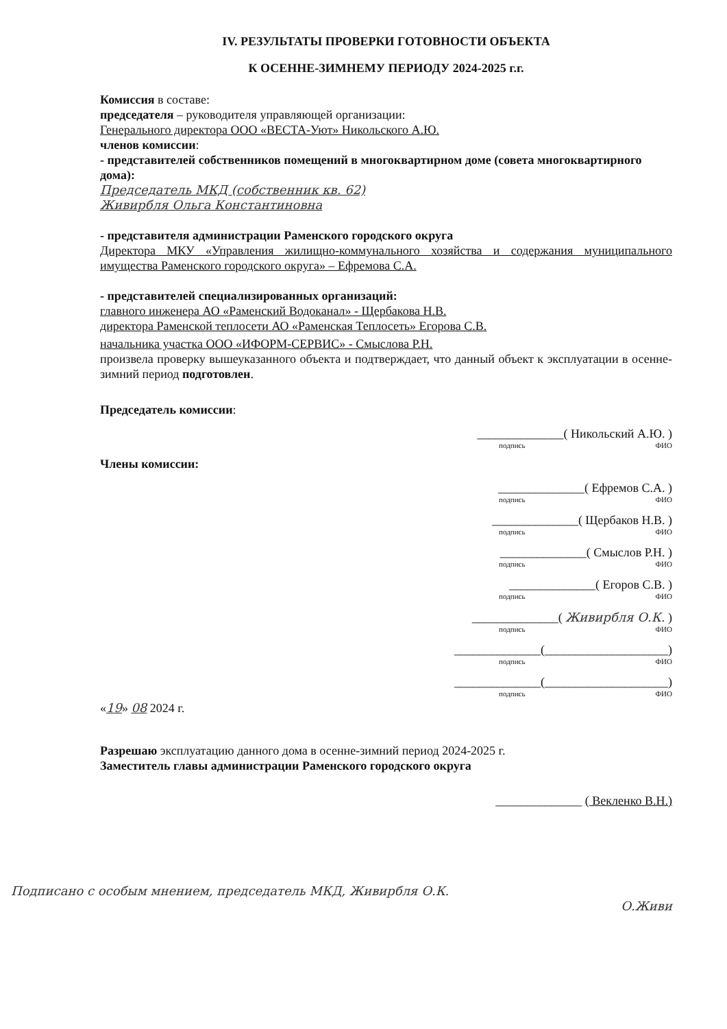IV. РЕЗУЛЬТАТЫ ПРОВЕРКИ ГОТОВНОСТИ ОБЪЕКТА
К ОСЕННЕ-ЗИМНЕМУ ПЕРИОДУ 2024-2025 г.г.
Комиссия в составе:
председателя – руководителя управляющей организации:
Генерального директора ООО «ВЕСТА-Уют» Никольского А.Ю.
членов комиссии:
- представителей собственников помещений в многоквартирном доме (совета многоквартирного дома):
Председатель МКД (собственник кв. 62)
Живирбля Ольга Константиновна
- представителя администрации Раменского городского округа
Директора МКУ «Управления жилищно-коммунального хозяйства и содержания муниципального имущества Раменского городского округа» – Ефремова С.А.
- представителей специализированных организаций:
главного инженера АО «Раменский Водоканал» - Щербакова Н.В.
директора Раменской теплосети АО «Раменская Теплосеть» Егорова С.В.
начальника участка ООО «ИФОРМ-СЕРВИС» - Смыслова Р.Н.
произвела проверку вышеуказанного объекта и подтверждает, что данный объект к эксплуатации в осенне-зимний период подготовлен.
Председатель комиссии:
______________( Никольский А.Ю. )
подпись ФИО
Члены комиссии:
______________( Ефремов С.А. )
подпись ФИО
______________( Щербаков Н.В. )
подпись ФИО
______________( Смыслов Р.Н. )
подпись ФИО
______________( Егоров С.В. )
подпись ФИО
______________( Живирбля О.К. )
подпись ФИО
______________(____________________)
подпись ФИО
______________(____________________)
подпись ФИО
«19» 08 2024 г.
Разрешаю эксплуатацию данного дома в осенне-зимний период 2024-2025 г.
Заместитель главы администрации Раменского городского округа
______________ ( Векленко В.Н.)
Подписано с особым мнением, председатель МКД, Живирбля О.К.
О.Живи